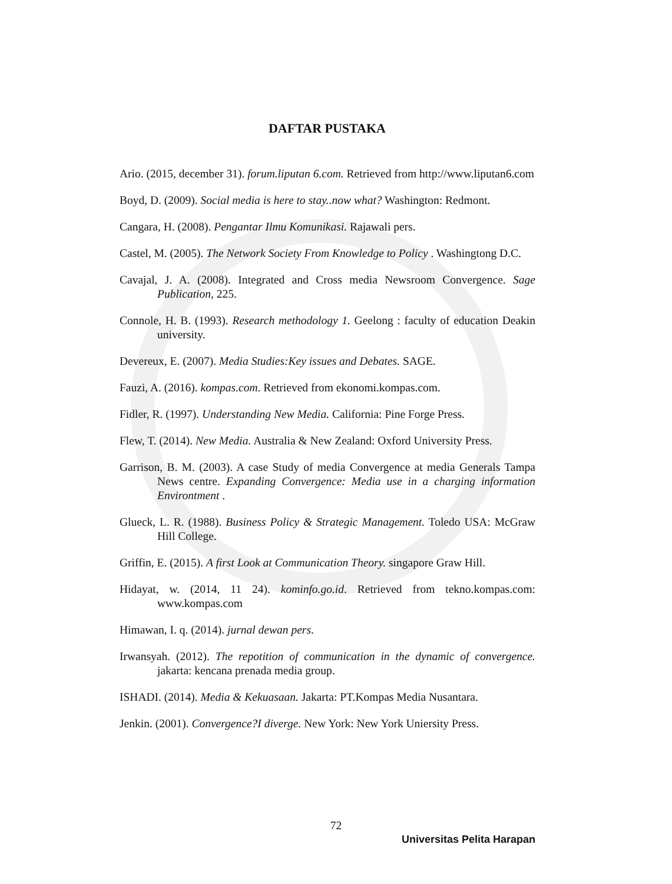DAFTAR PUSTAKA
Ario. (2015, december 31). forum.liputan 6.com. Retrieved from http://www.liputan6.com
Boyd, D. (2009). Social media is here to stay..now what? Washington: Redmont.
Cangara, H. (2008). Pengantar Ilmu Komunikasi. Rajawali pers.
Castel, M. (2005). The Network Society From Knowledge to Policy . Washingtong D.C.
Cavajal, J. A. (2008). Integrated and Cross media Newsroom Convergence. Sage Publication, 225.
Connole, H. B. (1993). Research methodology 1. Geelong : faculty of education Deakin university.
Devereux, E. (2007). Media Studies:Key issues and Debates. SAGE.
Fauzi, A. (2016). kompas.com. Retrieved from ekonomi.kompas.com.
Fidler, R. (1997). Understanding New Media. California: Pine Forge Press.
Flew, T. (2014). New Media. Australia & New Zealand: Oxford University Press.
Garrison, B. M. (2003). A case Study of media Convergence at media Generals Tampa News centre. Expanding Convergence: Media use in a charging information Environtment .
Glueck, L. R. (1988). Business Policy & Strategic Management. Toledo USA: McGraw Hill College.
Griffin, E. (2015). A first Look at Communication Theory. singapore Graw Hill.
Hidayat, w. (2014, 11 24). kominfo.go.id. Retrieved from tekno.kompas.com: www.kompas.com
Himawan, I. q. (2014). jurnal dewan pers.
Irwansyah. (2012). The repotition of communication in the dynamic of convergence. jakarta: kencana prenada media group.
ISHADI. (2014). Media & Kekuasaan. Jakarta: PT.Kompas Media Nusantara.
Jenkin. (2001). Convergence?I diverge. New York: New York Uniersity Press.
72
Universitas Pelita Harapan